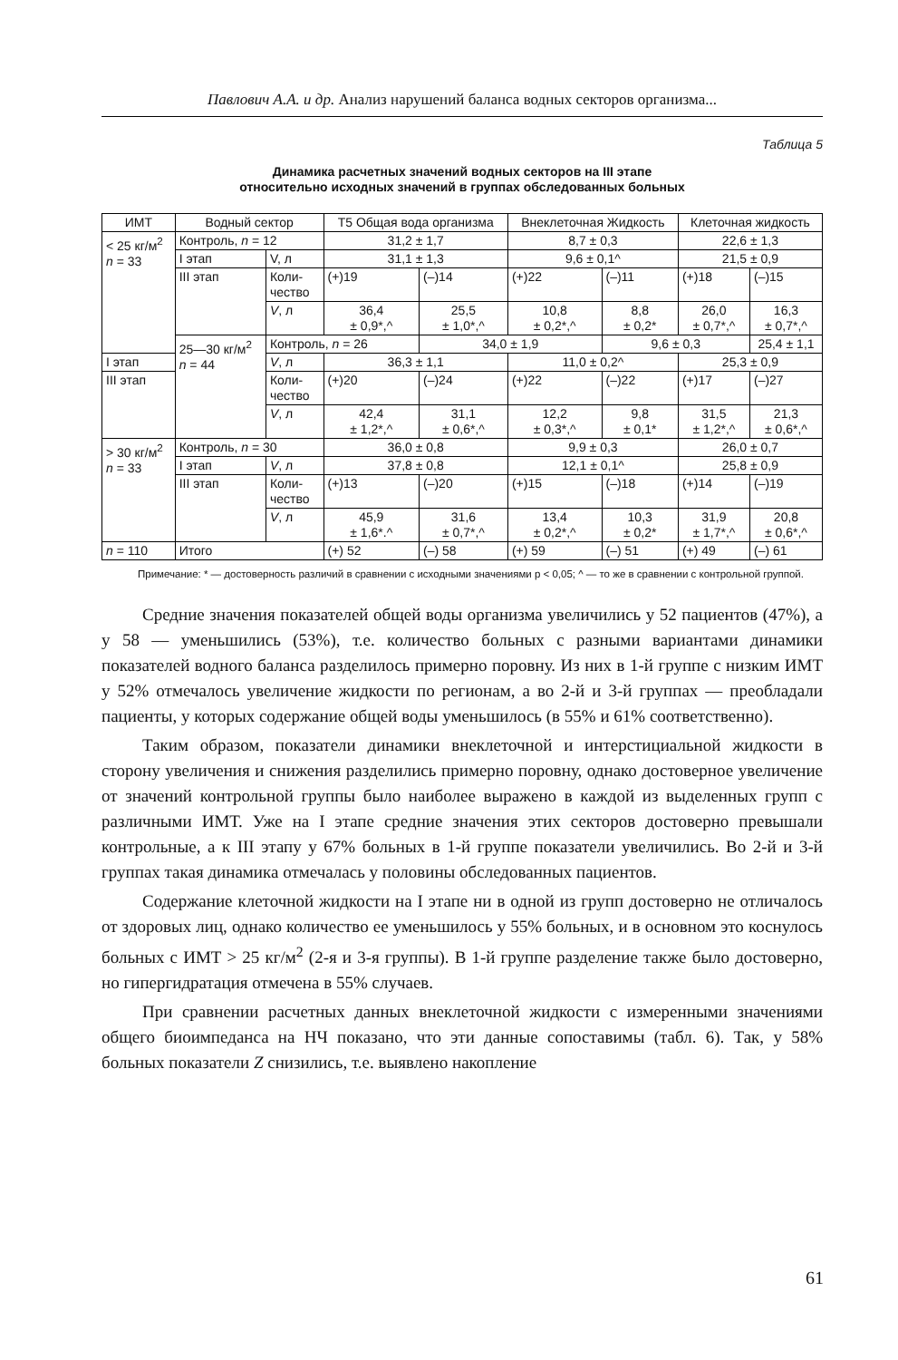Павлович А.А. и др. Анализ нарушений баланса водных секторов организма...
Таблица 5
Динамика расчетных значений водных секторов на III этапе
относительно исходных значений в группах обследованных больных
| ИМТ | Водный сектор | | Т5 Общая вода организма | | Внеклеточная Жидкость | | Клеточная жидкость | |
| --- | --- | --- | --- | --- | --- | --- | --- | --- |
| < 25 кг/м<sup>2</sup> n = 33 | Контроль, n = 12 | | 31,2 ± 1,7 | | 8,7 ± 0,3 | | 22,6 ± 1,3 | |
| | I этап | V, л | 31,1 ± 1,3 | | 9,6 ± 0,1^ | | 21,5 ± 0,9 | |
| | III этап | Коли- чество | (+)19 | (–)14 | (+)22 | (–)11 | (+)18 | (–)15 |
| | | V , л | 36,4 ± 0,9*,^ | 25,5 ± 1,0*,^ | 10,8 ± 0,2*,^ | 8,8 ± 0,2* | 26,0 ± 0,7*,^ | 16,3 ± 0,7*,^ |
| | 25—30 кг/м<sup>2</sup> n = 44 | Контроль, n = 26 | | 34,0 ± 1,9 | | 9,6 ± 0,3 | | 25,4 ± 1,1 |
| I этап | | V , л | 36,3 ± 1,1 | | 11,0 ± 0,2^ | | 25,3 ± 0,9 | |
| III этап | | Коли- чество | (+)20 | (–)24 | (+)22 | (–)22 | (+)17 | (–)27 |
| | | V , л | 42,4 ± 1,2*,^ | 31,1 ± 0,6*,^ | 12,2 ± 0,3*,^ | 9,8 ± 0,1* | 31,5 ± 1,2*,^ | 21,3 ± 0,6*,^ |
| > 30 кг/м<sup>2</sup> n = 33 | Контроль, n = 30 | | 36,0 ± 0,8 | | 9,9 ± 0,3 | | 26,0 ± 0,7 | |
| | I этап | V , л | 37,8 ± 0,8 | | 12,1 ± 0,1^ | | 25,8 ± 0,9 | |
| | III этап | Коли- чество | (+)13 | (–)20 | (+)15 | (–)18 | (+)14 | (–)19 |
| | | V , л | 45,9 ± 1,6*.^ | 31,6 ± 0,7*,^ | 13,4 ± 0,2*,^ | 10,3 ± 0,2* | 31,9 ± 1,7*,^ | 20,8 ± 0,6*,^ |
| n = 110 | Итого | | (+) 52 | (–) 58 | (+) 59 | (–) 51 | (+) 49 | (–) 61 |
Примечание: * — достоверность различий в сравнении с исходными значениями p < 0,05; ^ — то же в сравнении с контрольной группой.
Средние значения показателей общей воды организма увеличились у 52 пациентов (47%), а у 58 — уменьшились (53%), т.е. количество больных с разными вариантами динамики показателей водного баланса разделилось примерно поровну. Из них в 1-й группе с низким ИМТ у 52% отмечалось увеличение жидкости по регионам, а во 2-й и 3-й группах — преобладали пациенты, у которых содержание общей воды уменьшилось (в 55% и 61% соответственно).
Таким образом, показатели динамики внеклеточной и интерстициальной жидкости в сторону увеличения и снижения разделились примерно поровну, однако достоверное увеличение от значений контрольной группы было наиболее выражено в каждой из выделенных групп с различными ИМТ. Уже на I этапе средние значения этих секторов достоверно превышали контрольные, а к III этапу у 67% больных в 1-й группе показатели увеличились. Во 2-й и 3-й группах такая динамика отмечалась у половины обследованных пациентов.
Содержание клеточной жидкости на I этапе ни в одной из групп достоверно не отличалось от здоровых лиц, однако количество ее уменьшилось у 55% больных, и в основном это коснулось больных с ИМТ > 25 кг/м<sup>2</sup> (2-я и 3-я группы). В 1-й группе разделение также было достоверно, но гипергидратация отмечена в 55% случаев.
При сравнении расчетных данных внеклеточной жидкости с измеренными значениями общего биоимпеданса на НЧ показано, что эти данные сопоставимы (табл. 6). Так, у 58% больных показатели Z снизились, т.е. выявлено накопление
61